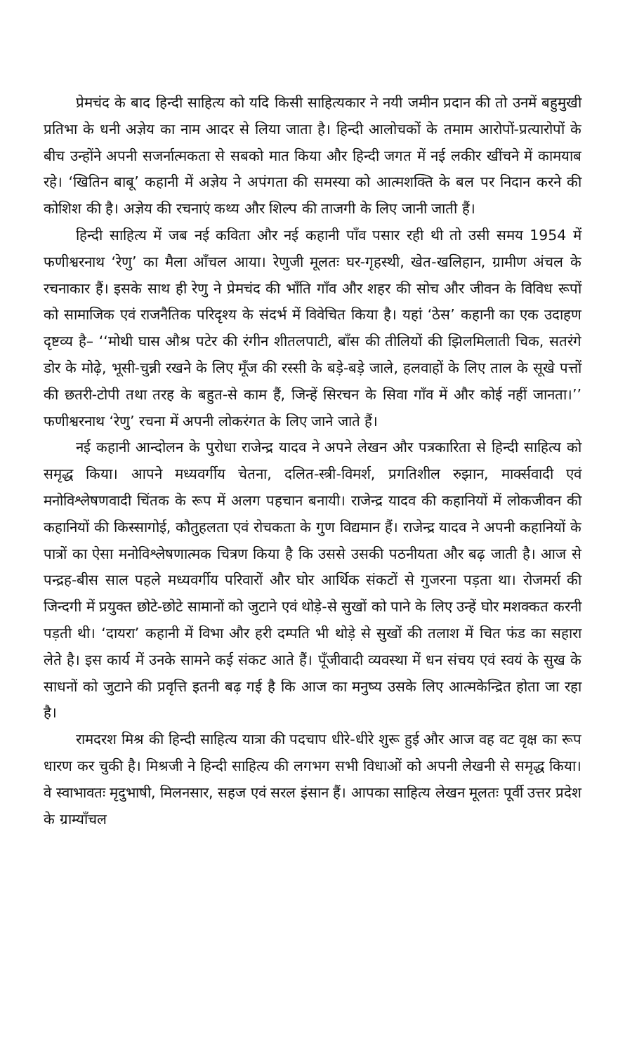प्रेमचंद के बाद हिन्दी साहित्य को यदि किसी साहित्यकार ने नयी जमीन प्रदान की तो उनमें बहुमुखी प्रतिभा के धनी अज्ञेय का नाम आदर से लिया जाता है। हिन्दी आलोचकों के तमाम आरोपों-प्रत्यारोपों के बीच उन्होंने अपनी सजर्नात्मकता से सबको मात किया और हिन्दी जगत में नई लकीर खींचने में कामयाब रहे। ‘खितिन बाबू’ कहानी में अज्ञेय ने अपंगता की समस्या को आत्मशक्ति के बल पर निदान करने की कोशिश की है। अज्ञेय की रचनाएं कथ्य और शिल्प की ताजगी के लिए जानी जाती हैं।
हिन्दी साहित्य में जब नई कविता और नई कहानी पाँव पसार रही थी तो उसी समय 1954 में फणीश्वरनाथ ‘रेणु’ का मैला आँचल आया। रेणुजी मूलतः घर-गृहस्थी, खेत-खलिहान, ग्रामीण अंचल के रचनाकार हैं। इसके साथ ही रेणु ने प्रेमचंद की भाँति गाँव और शहर की सोच और जीवन के विविध रूपों को सामाजिक एवं राजनैतिक परिदृश्य के संदर्भ में विवेचित किया है। यहां ‘ठेस’ कहानी का एक उदाहण दृष्टव्य है– ‘‘मोथी घास औश्र पटेर की रंगीन शीतलपाटी, बाँस की तीलियों की झिलमिलाती चिक, सतरंगे डोर के मोढ़े, भूसी-चुन्नी रखने के लिए मूँज की रस्सी के बड़े-बड़े जाले, हलवाहों के लिए ताल के सूखे पत्तों की छतरी-टोपी तथा तरह के बहुत-से काम हैं, जिन्हें सिरचन के सिवा गाँव में और कोई नहीं जानता।’’ फणीश्वरनाथ ‘रेणु’ रचना में अपनी लोकरंगत के लिए जाने जाते हैं।
नई कहानी आन्दोलन के पुरोधा राजेन्द्र यादव ने अपने लेखन और पत्रकारिता से हिन्दी साहित्य को समृद्ध किया। आपने मध्यवर्गीय चेतना, दलित-स्त्री-विमर्श, प्रगतिशील रुझान, मार्क्सवादी एवं मनोविश्लेषणवादी चिंतक के रूप में अलग पहचान बनायी। राजेन्द्र यादव की कहानियों में लोकजीवन की कहानियों की किस्सागोई, कौतुहलता एवं रोचकता के गुण विद्यमान हैं। राजेन्द्र यादव ने अपनी कहानियों के पात्रों का ऐसा मनोविश्लेषणात्मक चित्रण किया है कि उससे उसकी पठनीयता और बढ़ जाती है। आज से पन्द्रह-बीस साल पहले मध्यवर्गीय परिवारों और घोर आर्थिक संकटों से गुजरना पड़ता था। रोजमर्रा की जिन्दगी में प्रयुक्त छोटे-छोटे सामानों को जुटाने एवं थोड़े-से सुखों को पाने के लिए उन्हें घोर मशक्कत करनी पड़ती थी। ‘दायरा’ कहानी में विभा और हरी दम्पति भी थोड़े से सुखों की तलाश में चित फंड का सहारा लेते है। इस कार्य में उनके सामने कई संकट आते हैं। पूँजीवादी व्यवस्था में धन संचय एवं स्वयं के सुख के साधनों को जुटाने की प्रवृत्ति इतनी बढ़ गई है कि आज का मनुष्य उसके लिए आत्मकेन्द्रित होता जा रहा है।
रामदरश मिश्र की हिन्दी साहित्य यात्रा की पदचाप धीरे-धीरे शुरू हुई और आज वह वट वृक्ष का रूप धारण कर चुकी है। मिश्रजी ने हिन्दी साहित्य की लगभग सभी विधाओं को अपनी लेखनी से समृद्ध किया। वे स्वाभावतः मृदुभाषी, मिलनसार, सहज एवं सरल इंसान हैं। आपका साहित्य लेखन मूलतः पूर्वी उत्तर प्रदेश के ग्राम्याँचल